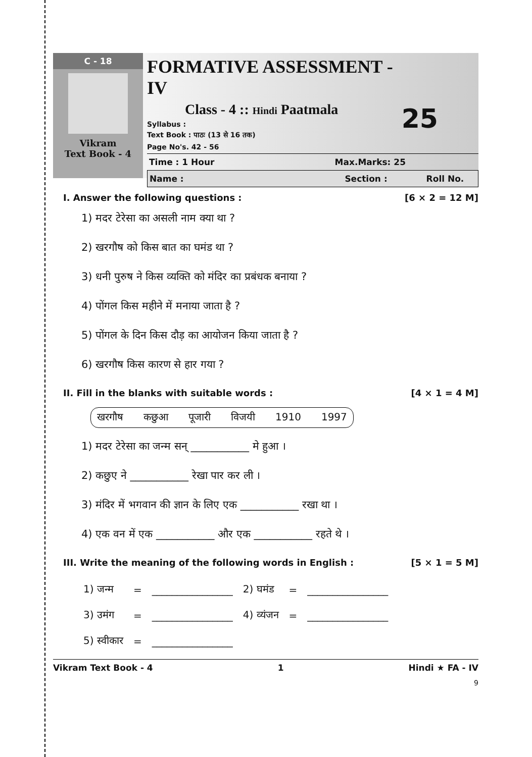C - 18
Vikram
Text Book - 4
FORMATIVE ASSESSMENT - IV
Class - 4 :: Hindi Paatmala
Syllabus :
Text Book : पाठः (13 से 16 तक)
Page No's. 42 - 56
25
Time : 1 Hour Max.Marks: 25
Name : Section : Roll No.
I. Answer the following questions : [6 × 2 = 12 M]
1) मदर टेरेसा का असली नाम क्या था ?
2) खरगौष को किस बात का घमंड था ?
3) धनी पुरुष ने किस व्यक्ति को मंदिर का प्रबंधक बनाया ?
4) पोंगल किस महीने में मनाया जाता है ?
5) पोंगल के दिन किस दौड़ का आयोजन किया जाता है ?
6) खरगौष किस कारण से हार गया ?
II. Fill in the blanks with suitable words : [4 × 1 = 4 M]
खरगौष कछुआ पूजारी विजयी 1910 1997
1) मदर टेरेसा का जन्म सन् ___________ मे हुआ ।
2) कछुए ने ___________ रेखा पार कर ली ।
3) मंदिर में भगवान की ज्ञान के लिए एक ___________ रखा था ।
4) एक वन में एक ___________ और एक ___________ रहते थे ।
III. Write the meaning of the following words in English : [5 × 1 = 5 M]
| 1) जन्म | = | ________________ | 2) घमंड | = | ________________ |
| 3) उमंग | = | ________________ | 4) व्यंजन | = | ________________ |
| 5) स्वीकार | = | ________________ | | | |
Vikram Text Book - 4 1 Hindi ★ FA - IV
9